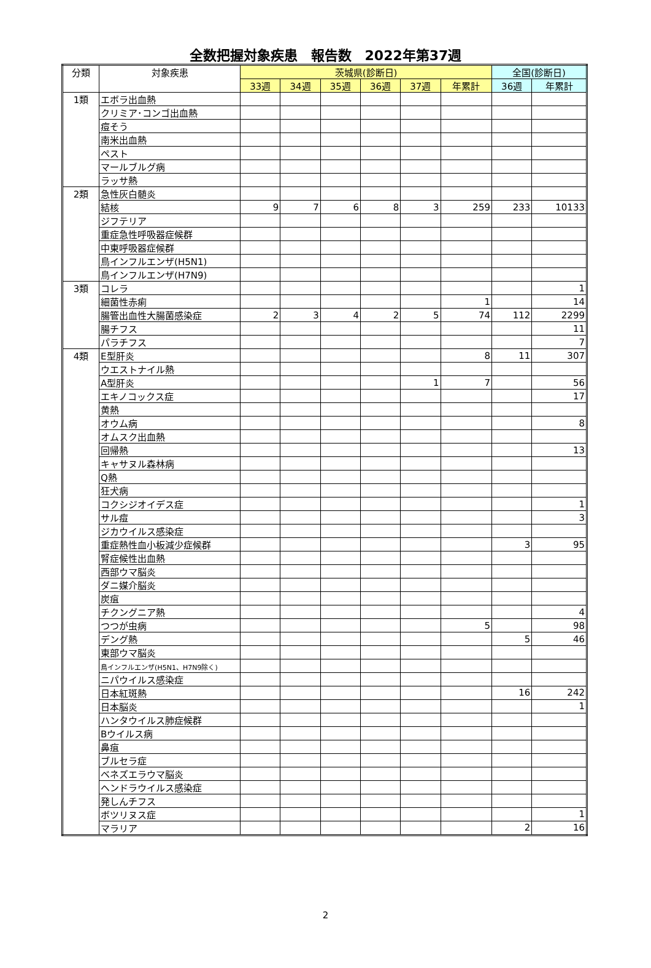全数把握対象疾患　報告数　2022年第37週
| 分類 | 対象疾患 | 茨城県(診断日) | | | | | | 全国(診断日) | |
| --- | --- | --- | --- | --- | --- | --- | --- | --- | --- |
| | | 33週 | 34週 | 35週 | 36週 | 37週 | 年累計 | 36週 | 年累計 |
| 1類 | エボラ出血熱 | | | | | | | | |
| | クリミア･コンゴ出血熱 | | | | | | | | |
| | 痘そう | | | | | | | | |
| | 南米出血熱 | | | | | | | | |
| | ペスト | | | | | | | | |
| | マールブルグ病 | | | | | | | | |
| | ラッサ熱 | | | | | | | | |
| 2類 | 急性灰白髄炎 | | | | | | | | |
| | 結核 | 9 | 7 | 6 | 8 | 3 | 259 | 233 | 10133 |
| | ジフテリア | | | | | | | | |
| | 重症急性呼吸器症候群 | | | | | | | | |
| | 中東呼吸器症候群 | | | | | | | | |
| | 鳥インフルエンザ(H5N1) | | | | | | | | |
| | 鳥インフルエンザ(H7N9) | | | | | | | | |
| 3類 | コレラ | | | | | | | | 1 |
| | 細菌性赤痢 | | | | | | 1 | | 14 |
| | 腸管出血性大腸菌感染症 | 2 | 3 | 4 | 2 | 5 | 74 | 112 | 2299 |
| | 腸チフス | | | | | | | | 11 |
| | パラチフス | | | | | | | | 7 |
| 4類 | E型肝炎 | | | | | | 8 | 11 | 307 |
| | ウエストナイル熱 | | | | | | | | |
| | A型肝炎 | | | | | 1 | 7 | | 56 |
| | エキノコックス症 | | | | | | | | 17 |
| | 黄熱 | | | | | | | | |
| | オウム病 | | | | | | | | 8 |
| | オムスク出血熱 | | | | | | | | |
| | 回帰熱 | | | | | | | | 13 |
| | キャサヌル森林病 | | | | | | | | |
| | Q熱 | | | | | | | | |
| | 狂犬病 | | | | | | | | |
| | コクシジオイデス症 | | | | | | | | 1 |
| | サル痘 | | | | | | | | 3 |
| | ジカウイルス感染症 | | | | | | | | |
| | 重症熱性血小板減少症候群 | | | | | | | 3 | 95 |
| | 腎症候性出血熱 | | | | | | | | |
| | 西部ウマ脳炎 | | | | | | | | |
| | ダニ媒介脳炎 | | | | | | | | |
| | 炭疽 | | | | | | | | |
| | チクングニア熱 | | | | | | | | 4 |
| | つつが虫病 | | | | | | 5 | | 98 |
| | デング熱 | | | | | | | 5 | 46 |
| | 東部ウマ脳炎 | | | | | | | | |
| | 鳥インフルエンザ(H5N1、H7N9除く) | | | | | | | | |
| | ニパウイルス感染症 | | | | | | | | |
| | 日本紅斑熱 | | | | | | | 16 | 242 |
| | 日本脳炎 | | | | | | | | 1 |
| | ハンタウイルス肺症候群 | | | | | | | | |
| | Bウイルス病 | | | | | | | | |
| | 鼻疽 | | | | | | | | |
| | ブルセラ症 | | | | | | | | |
| | ベネズエラウマ脳炎 | | | | | | | | |
| | ヘンドラウイルス感染症 | | | | | | | | |
| | 発しんチフス | | | | | | | | |
| | ボツリヌス症 | | | | | | | | 1 |
| | マラリア | | | | | | | 2 | 16 |
2